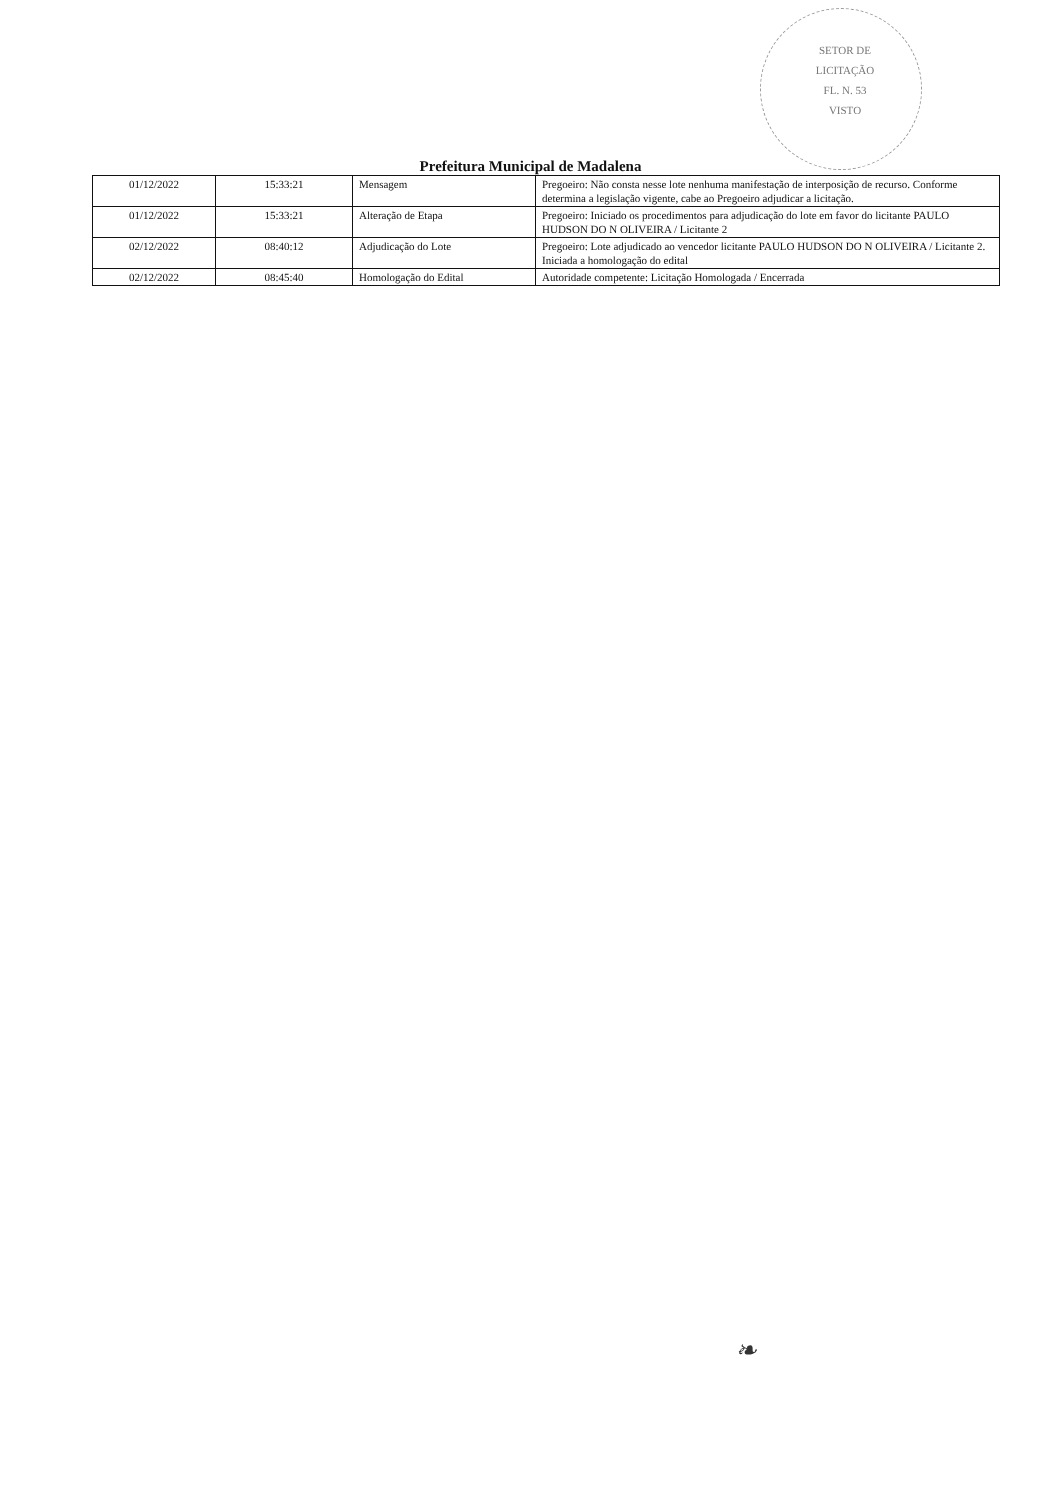SETOR DE
LICITAÇÃO
FL. N. 53
VISTO
Prefeitura Municipal de Madalena
| 01/12/2022 | 15:33:21 | Mensagem | Pregoeiro: Não consta nesse lote nenhuma manifestação de interposição de recurso. Conforme determina a legislação vigente, cabe ao Pregoeiro adjudicar a licitação. |
| 01/12/2022 | 15:33:21 | Alteração de Etapa | Pregoeiro: Iniciado os procedimentos para adjudicação do lote em favor do licitante PAULO HUDSON DO N OLIVEIRA / Licitante 2 |
| 02/12/2022 | 08:40:12 | Adjudicação do Lote | Pregoeiro: Lote adjudicado ao vencedor licitante PAULO HUDSON DO N OLIVEIRA / Licitante 2. Iniciada a homologação do edital |
| 02/12/2022 | 08:45:40 | Homologação do Edital | Autoridade competente: Licitação Homologada / Encerrada |
❧